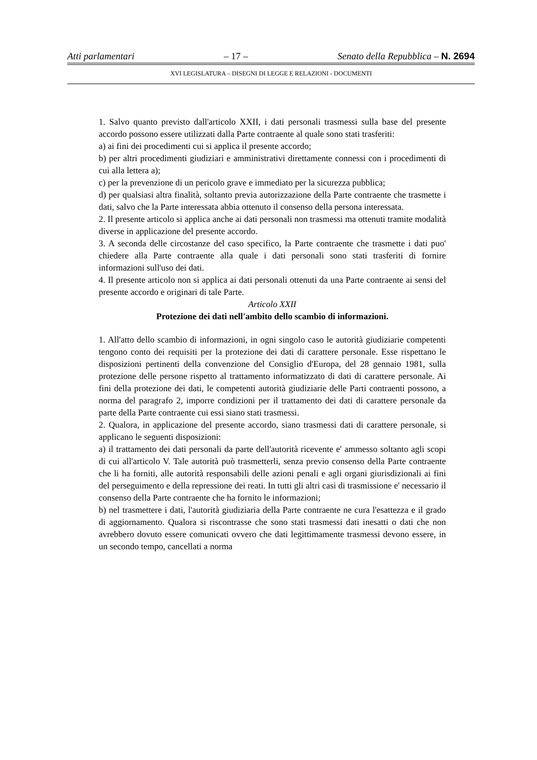Atti parlamentari – 17 – Senato della Repubblica – N. 2694
XVI LEGISLATURA – DISEGNI DI LEGGE E RELAZIONI - DOCUMENTI
1. Salvo quanto previsto dall'articolo XXII, i dati personali trasmessi sulla base del presente accordo possono essere utilizzati dalla Parte contraente al quale sono stati trasferiti:
a) ai fini dei procedimenti cui si applica il presente accordo;
b) per altri procedimenti giudiziari e amministrativi direttamente connessi con i procedimenti di cui alla lettera a);
c) per la prevenzione di un pericolo grave e immediato per la sicurezza pubblica;
d) per qualsiasi altra finalità, soltanto previa autorizzazione della Parte contraente che trasmette i dati, salvo che la Parte interessata abbia ottenuto il consenso della persona interessata.
2. Il presente articolo si applica anche ai dati personali non trasmessi ma ottenuti tramite modalità diverse in applicazione del presente accordo.
3. A seconda delle circostanze del caso specifico, la Parte contraente che trasmette i dati puo' chiedere alla Parte contraente alla quale i dati personali sono stati trasferiti di fornire informazioni sull'uso dei dati.
4. Il presente articolo non si applica ai dati personali ottenuti da una Parte contraente ai sensi del presente accordo e originari di tale Parte.
Articolo XXII
Protezione dei dati nell'ambito dello scambio di informazioni.
1. All'atto dello scambio di informazioni, in ogni singolo caso le autorità giudiziarie competenti tengono conto dei requisiti per la protezione dei dati di carattere personale. Esse rispettano le disposizioni pertinenti della convenzione del Consiglio d'Europa, del 28 gennaio 1981, sulla protezione delle persone rispetto al trattamento informatizzato di dati di carattere personale. Ai fini della protezione dei dati, le competenti autorità giudiziarie delle Parti contraenti possono, a norma del paragrafo 2, imporre condizioni per il trattamento dei dati di carattere personale da parte della Parte contraente cui essi siano stati trasmessi.
2. Qualora, in applicazione del presente accordo, siano trasmessi dati di carattere personale, si applicano le seguenti disposizioni:
a) il trattamento dei dati personali da parte dell'autorità ricevente e' ammesso soltanto agli scopi di cui all'articolo V. Tale autorità può trasmetterli, senza previo consenso della Parte contraente che li ha forniti, alle autorità responsabili delle azioni penali e agli organi giurisdizionali ai fini del perseguimento e della repressione dei reati. In tutti gli altri casi di trasmissione e' necessario il consenso della Parte contraente che ha fornito le informazioni;
b) nel trasmettere i dati, l'autorità giudiziaria della Parte contraente ne cura l'esattezza e il grado di aggiornamento. Qualora si riscontrasse che sono stati trasmessi dati inesatti o dati che non avrebbero dovuto essere comunicati ovvero che dati legittimamente trasmessi devono essere, in un secondo tempo, cancellati a norma